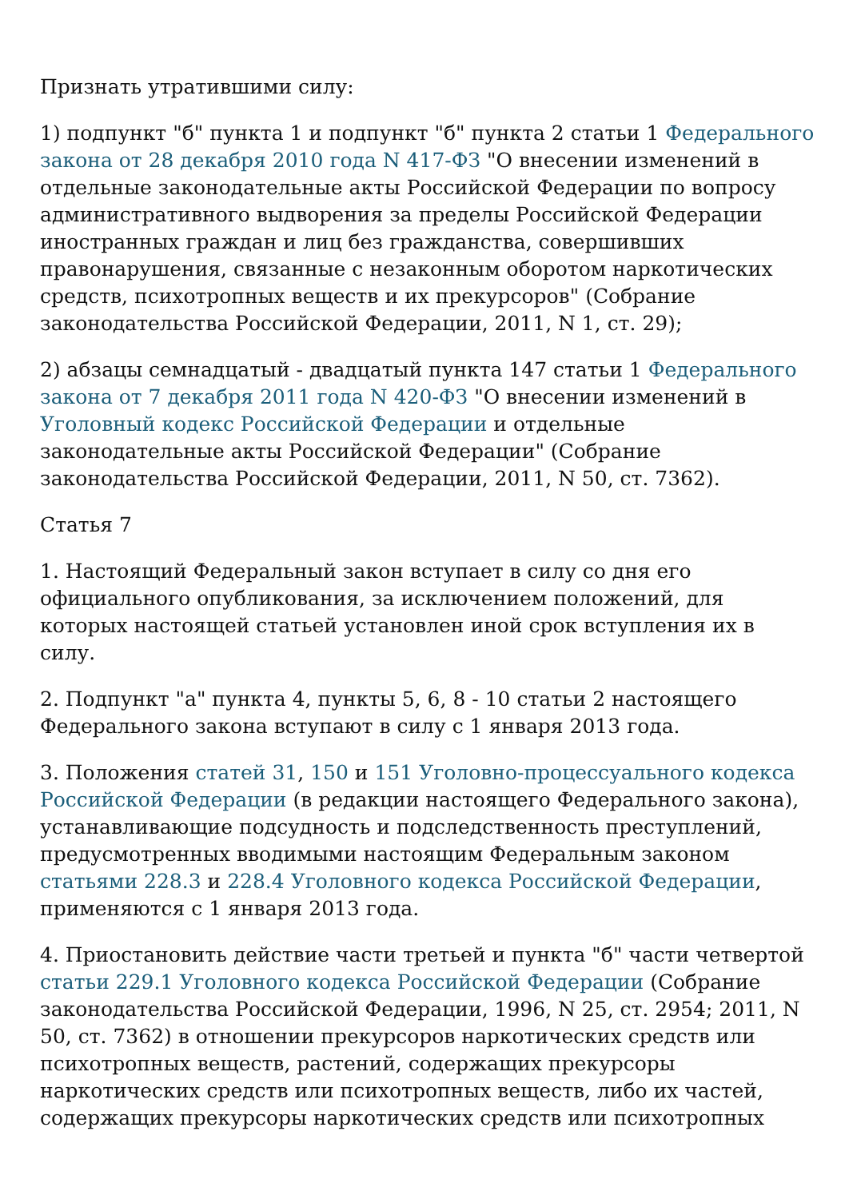Признать утратившими силу:
1) подпункт "б" пункта 1 и подпункт "б" пункта 2 статьи 1 Федерального закона от 28 декабря 2010 года N 417-ФЗ "О внесении изменений в отдельные законодательные акты Российской Федерации по вопросу административного выдворения за пределы Российской Федерации иностранных граждан и лиц без гражданства, совершивших правонарушения, связанные с незаконным оборотом наркотических средств, психотропных веществ и их прекурсоров" (Собрание законодательства Российской Федерации, 2011, N 1, ст. 29);
2) абзацы семнадцатый - двадцатый пункта 147 статьи 1 Федерального закона от 7 декабря 2011 года N 420-ФЗ "О внесении изменений в Уголовный кодекс Российской Федерации и отдельные законодательные акты Российской Федерации" (Собрание законодательства Российской Федерации, 2011, N 50, ст. 7362).
Статья 7
1. Настоящий Федеральный закон вступает в силу со дня его официального опубликования, за исключением положений, для которых настоящей статьей установлен иной срок вступления их в силу.
2. Подпункт "а" пункта 4, пункты 5, 6, 8 - 10 статьи 2 настоящего Федерального закона вступают в силу с 1 января 2013 года.
3. Положения статей 31, 150 и 151 Уголовно-процессуального кодекса Российской Федерации (в редакции настоящего Федерального закона), устанавливающие подсудность и подследственность преступлений, предусмотренных вводимыми настоящим Федеральным законом статьями 228.3 и 228.4 Уголовного кодекса Российской Федерации, применяются с 1 января 2013 года.
4. Приостановить действие части третьей и пункта "б" части четвертой статьи 229.1 Уголовного кодекса Российской Федерации (Собрание законодательства Российской Федерации, 1996, N 25, ст. 2954; 2011, N 50, ст. 7362) в отношении прекурсоров наркотических средств или психотропных веществ, растений, содержащих прекурсоры наркотических средств или психотропных веществ, либо их частей, содержащих прекурсоры наркотических средств или психотропных